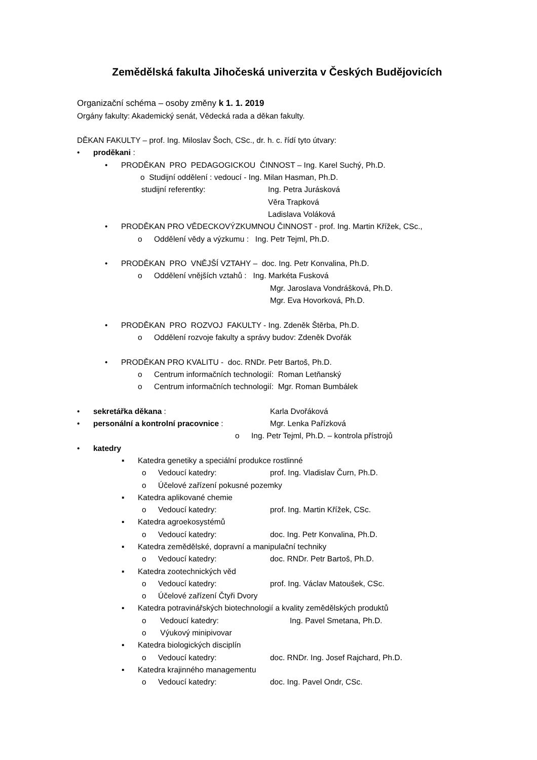Zemědělská fakulta Jihočeská univerzita v Českých Budějovicích
Organizační schéma – osoby změny k 1. 1. 2019
Orgány fakulty: Akademický senát, Vědecká rada a děkan fakulty.
DĚKAN FAKULTY – prof. Ing. Miloslav Šoch, CSc., dr. h. c. řídí tyto útvary:
• proděkani :
• PRODĚKAN PRO PEDAGOGICKOU ČINNOST – Ing. Karel Suchý, Ph.D.
o Studijní oddělení : vedoucí - Ing. Milan Hasman, Ph.D.
studijní referentky: Ing. Petra Jurásková
Věra Trapková
Ladislava Voláková
• PRODĚKAN PRO VĚDECKOVÝZKUMNOU ČINNOST - prof. Ing. Martin Křížek, CSc.,
o Oddělení vědy a výzkumu : Ing. Petr Tejml, Ph.D.
• PRODĚKAN PRO VNĚJŠÍ VZTAHY – doc. Ing. Petr Konvalina, Ph.D.
o Oddělení vnějších vztahů : Ing. Markéta Fusková
Mgr. Jaroslava Vondrášková, Ph.D.
Mgr. Eva Hovorková, Ph.D.
• PRODĚKAN PRO ROZVOJ FAKULTY - Ing. Zdeněk Štěrba, Ph.D.
o Oddělení rozvoje fakulty a správy budov: Zdeněk Dvořák
• PRODĚKAN PRO KVALITU - doc. RNDr. Petr Bartoš, Ph.D.
o Centrum informačních technologií: Roman Letňanský
o Centrum informačních technologií: Mgr. Roman Bumbálek
• sekretářka děkana : Karla Dvořáková
• personální a kontrolní pracovnice : Mgr. Lenka Pařízková
o Ing. Petr Tejml, Ph.D. – kontrola přístrojů
• katedry
▪ Katedra genetiky a speciální produkce rostlinné
o Vedoucí katedry: prof. Ing. Vladislav Čurn, Ph.D.
o Účelové zařízení pokusné pozemky
▪ Katedra aplikované chemie
o Vedoucí katedry: prof. Ing. Martin Křížek, CSc.
▪ Katedra agroekosystémů
o Vedoucí katedry: doc. Ing. Petr Konvalina, Ph.D.
▪ Katedra zemědělské, dopravní a manipulační techniky
o Vedoucí katedry: doc. RNDr. Petr Bartoš, Ph.D.
▪ Katedra zootechnických věd
o Vedoucí katedry: prof. Ing. Václav Matoušek, CSc.
o Účelové zařízení Čtyři Dvory
▪ Katedra potravinářských biotechnologií a kvality zemědělských produktů
o Vedoucí katedry: Ing. Pavel Smetana, Ph.D.
o Výukový minipivovar
▪ Katedra biologických disciplín
o Vedoucí katedry: doc. RNDr. Ing. Josef Rajchard, Ph.D.
▪ Katedra krajinného managementu
o Vedoucí katedry: doc. Ing. Pavel Ondr, CSc.